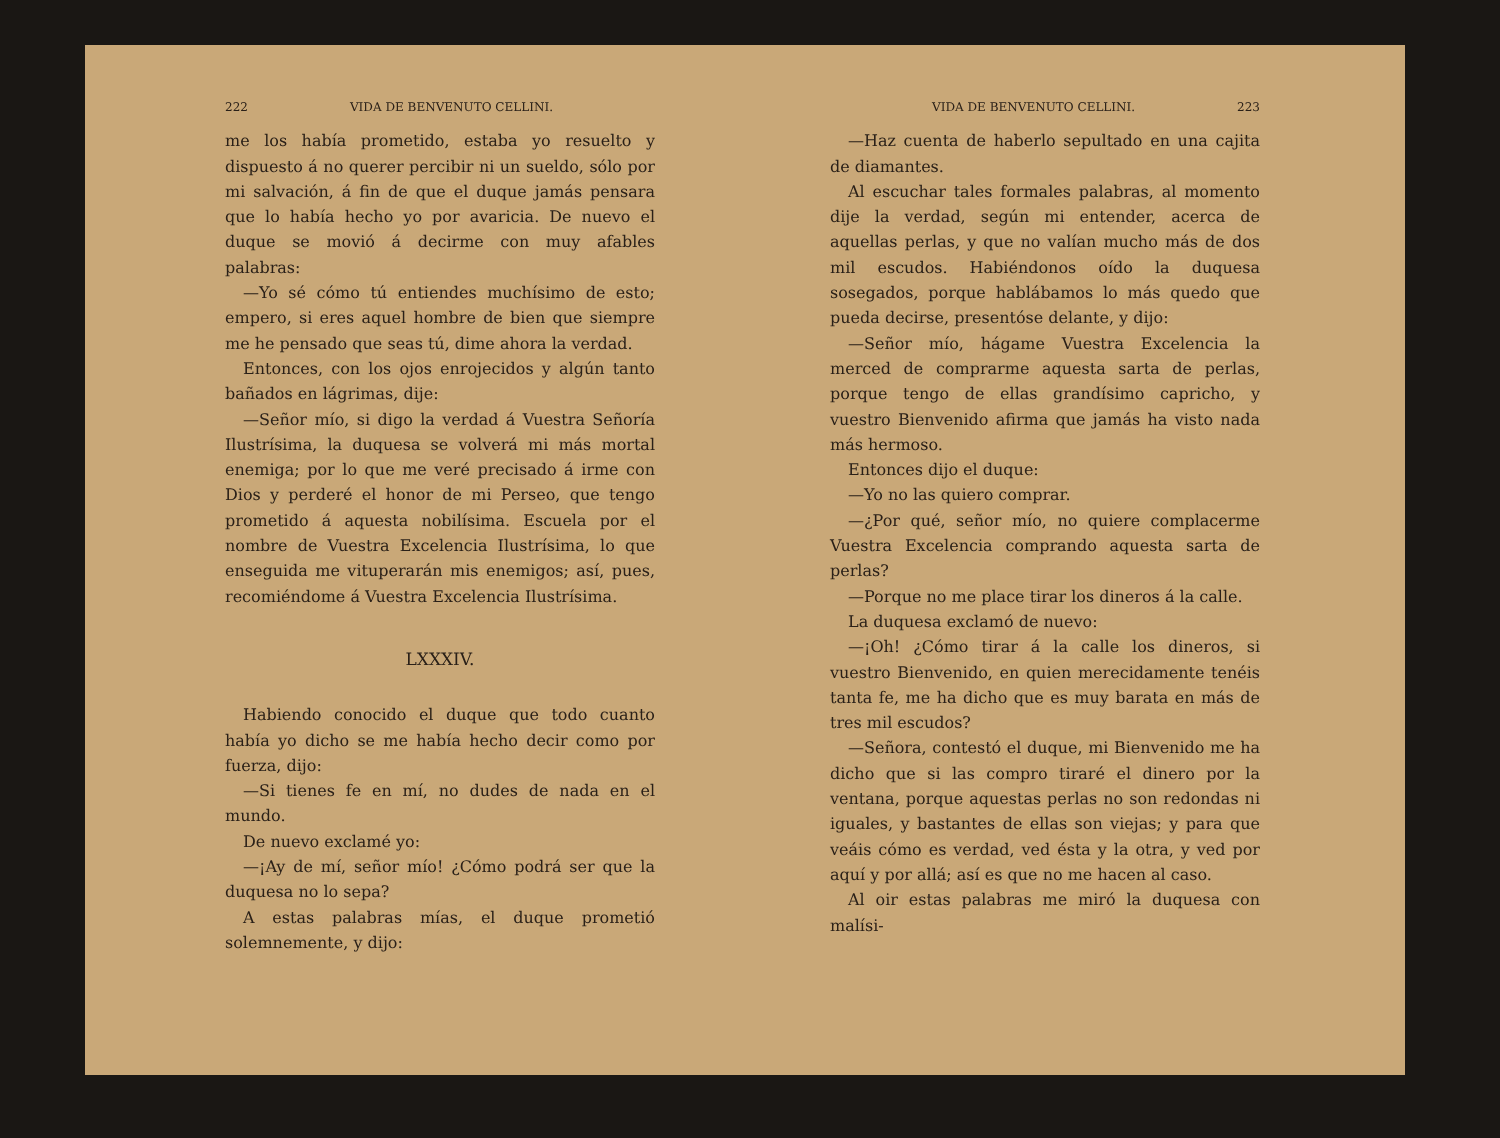222 VIDA DE BENVENUTO CELLINI.
me los había prometido, estaba yo resuelto y dispuesto á no querer percibir ni un sueldo, sólo por mi salvación, á fin de que el duque jamás pensara que lo había hecho yo por avaricia. De nuevo el duque se movió á decirme con muy afables palabras:
—Yo sé cómo tú entiendes muchísimo de esto; empero, si eres aquel hombre de bien que siempre me he pensado que seas tú, dime ahora la verdad.
Entonces, con los ojos enrojecidos y algún tanto bañados en lágrimas, dije:
—Señor mío, si digo la verdad á Vuestra Señoría Ilustrísima, la duquesa se volverá mi más mortal enemiga; por lo que me veré precisado á irme con Dios y perderé el honor de mi Perseo, que tengo prometido á aquesta nobilísima. Escuela por el nombre de Vuestra Excelencia Ilustrísima, lo que enseguida me vituperarán mis enemigos; así, pues, recomiéndome á Vuestra Excelencia Ilustrísima.
LXXXIV.
Habiendo conocido el duque que todo cuanto había yo dicho se me había hecho decir como por fuerza, dijo:
—Si tienes fe en mí, no dudes de nada en el mundo.
De nuevo exclamé yo:
—¡Ay de mí, señor mío! ¿Cómo podrá ser que la duquesa no lo sepa?
A estas palabras mías, el duque prometió solemnemente, y dijo:
VIDA DE BENVENUTO CELLINI. 223
—Haz cuenta de haberlo sepultado en una cajita de diamantes.
Al escuchar tales formales palabras, al momento dije la verdad, según mi entender, acerca de aquellas perlas, y que no valían mucho más de dos mil escudos. Habiéndonos oído la duquesa sosegados, porque hablábamos lo más quedo que pueda decirse, presentóse delante, y dijo:
—Señor mío, hágame Vuestra Excelencia la merced de comprarme aquesta sarta de perlas, porque tengo de ellas grandísimo capricho, y vuestro Bienvenido afirma que jamás ha visto nada más hermoso.
Entonces dijo el duque:
—Yo no las quiero comprar.
—¿Por qué, señor mío, no quiere complacerme Vuestra Excelencia comprando aquesta sarta de perlas?
—Porque no me place tirar los dineros á la calle.
La duquesa exclamó de nuevo:
—¡Oh! ¿Cómo tirar á la calle los dineros, si vuestro Bienvenido, en quien merecidamente tenéis tanta fe, me ha dicho que es muy barata en más de tres mil escudos?
—Señora, contestó el duque, mi Bienvenido me ha dicho que si las compro tiraré el dinero por la ventana, porque aquestas perlas no son redondas ni iguales, y bastantes de ellas son viejas; y para que veáis cómo es verdad, ved ésta y la otra, y ved por aquí y por allá; así es que no me hacen al caso.
Al oir estas palabras me miró la duquesa con malísi-